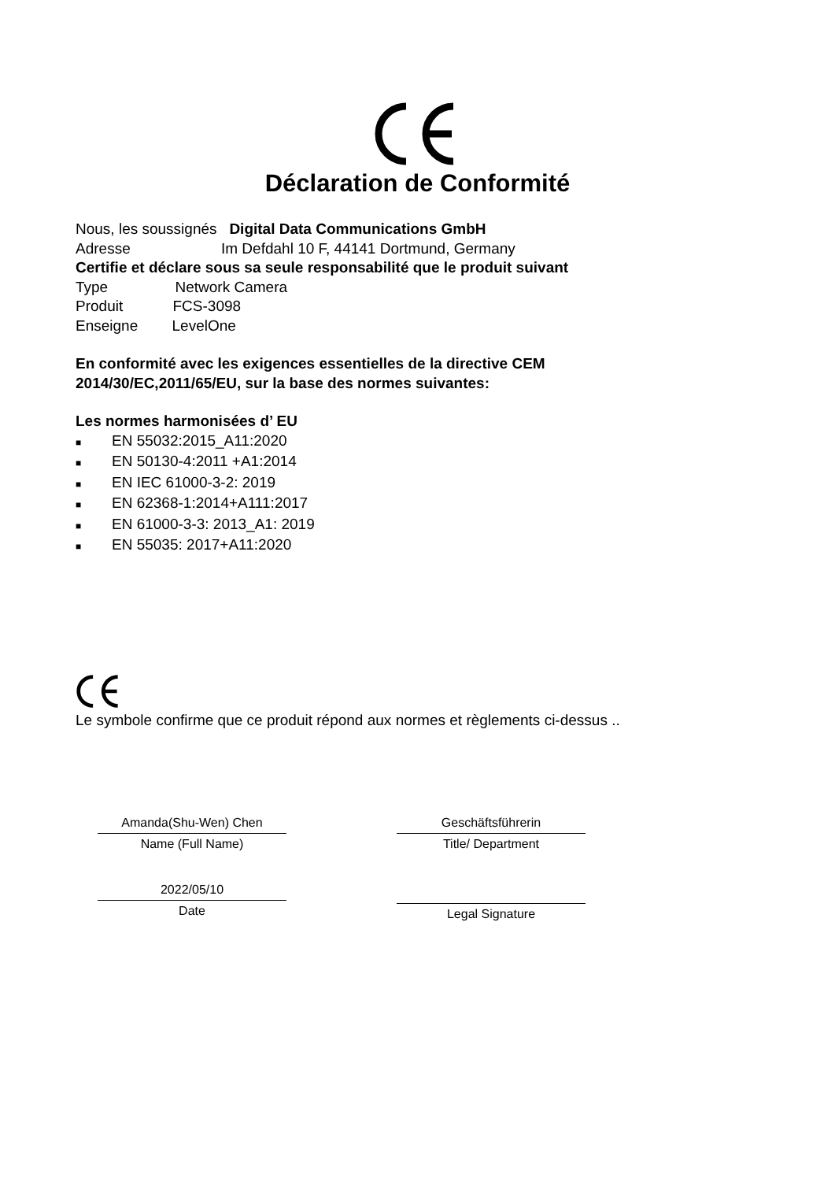Déclaration de Conformité
Nous, les soussignés Digital Data Communications GmbH
Adresse Im Defdahl 10 F, 44141 Dortmund, Germany
Certifie et déclare sous sa seule responsabilité que le produit suivant
Type Network Camera
Produit FCS-3098
Enseigne LevelOne
En conformité avec les exigences essentielles de la directive CEM
2014/30/EC,2011/65/EU, sur la base des normes suivantes:
Les normes harmonisées d’ EU
■ EN 55032:2015_A11:2020
■ EN 50130-4:2011 +A1:2014
■ EN IEC 61000-3-2: 2019
■ EN 62368-1:2014+A111:2017
■ EN 61000-3-3: 2013_A1: 2019
■ EN 55035: 2017+A11:2020
Le symbole confirme que ce produit répond aux normes et règlements ci-dessus ..
Amanda(Shu-Wen) Chen
Name (Full Name)
2022/05/10
Date
Geschäftsführerin
Title/ Department
Legal Signature